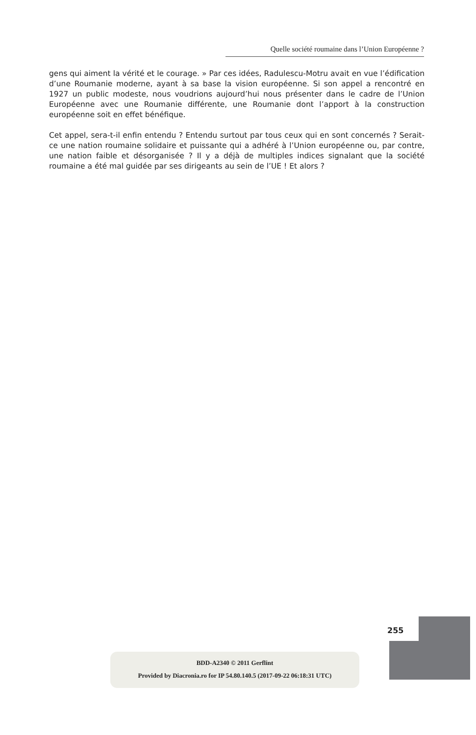Quelle société roumaine dans l’Union Européenne ?
gens qui aiment la vérité et le courage. » Par ces idées, Radulescu-Motru avait en vue l’édification d’une Roumanie moderne, ayant à sa base la vision européenne. Si son appel a rencontré en 1927 un public modeste, nous voudrions aujourd’hui nous présenter dans le cadre de l’Union Européenne avec une Roumanie différente, une Roumanie dont l’apport à la construction européenne soit en effet bénéfique.
Cet appel, sera-t-il enfin entendu ? Entendu surtout par tous ceux qui en sont concernés ? Serait-ce une nation roumaine solidaire et puissante qui a adhéré à l’Union européenne ou, par contre, une nation faible et désorganisée ? Il y a déjà de multiples indices signalant que la société roumaine a été mal guidée par ses dirigeants au sein de l’UE ! Et alors ?
255
BDD-A2340 © 2011 Gerflint
Provided by Diacronia.ro for IP 54.80.140.5 (2017-09-22 06:18:31 UTC)